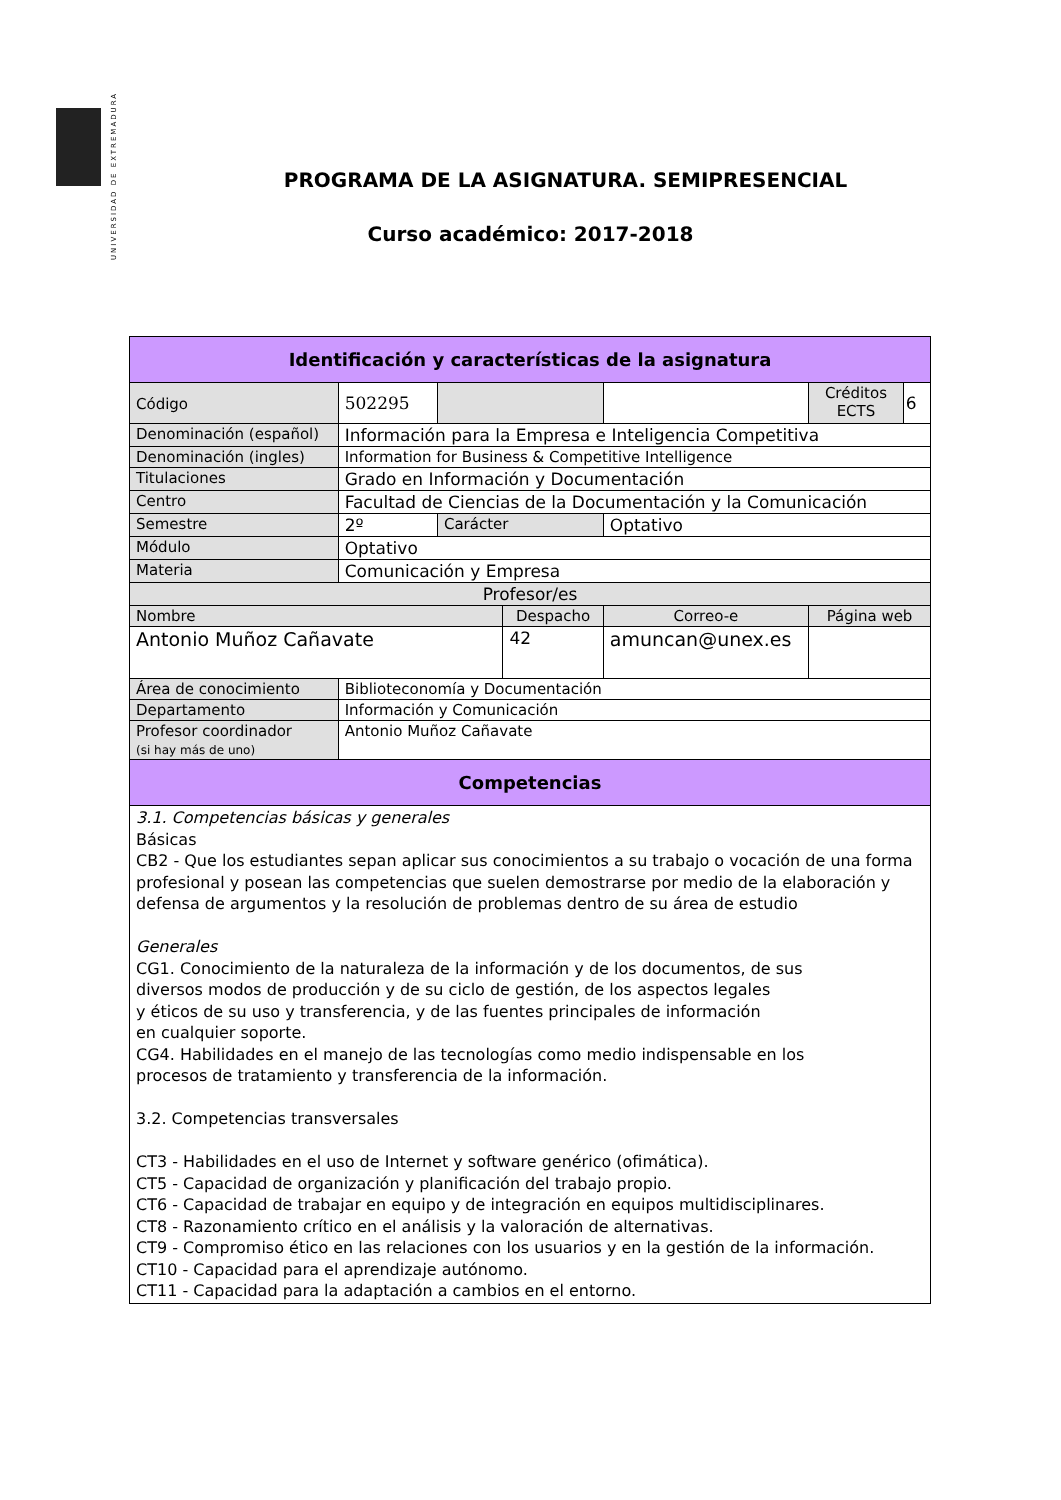UNIVERSIDAD DE EXTREMADURA
PROGRAMA DE LA ASIGNATURA. SEMIPRESENCIAL
Curso académico: 2017-2018
| Identificación y características de la asignatura | | | | | | |
| --- | --- | --- | --- | --- | --- | --- |
| Código | 502295 | | | | Créditos ECTS | 6 |
| Denominación (español) | Información para la Empresa e Inteligencia Competitiva | | | | | |
| Denominación (ingles) | Information for Business & Competitive Intelligence | | | | | |
| Titulaciones | Grado en Información y Documentación | | | | | |
| Centro | Facultad de Ciencias de la Documentación y la Comunicación | | | | | |
| Semestre | 2º | Carácter | | Optativo | | |
| Módulo | Optativo | | | | | |
| Materia | Comunicación y Empresa | | | | | |
| Profesor/es | | | | | | |
| Nombre | | | Despacho | Correo-e | Página web | |
| Antonio Muñoz Cañavate | | | 42 | amuncan@unex.es | | |
| Área de conocimiento | Biblioteconomía y Documentación | | | | | |
| Departamento | Información y Comunicación | | | | | |
| Profesor coordinador (si hay más de uno) | Antonio Muñoz Cañavate | | | | | |
| Competencias | | | | | | |
| 3.1. Competencias básicas y generales Básicas CB2 - Que los estudiantes sepan aplicar sus conocimientos a su trabajo o vocación de una forma profesional y posean las competencias que suelen demostrarse por medio de la elaboración y defensa de argumentos y la resolución de problemas dentro de su área de estudio Generales CG1. Conocimiento de la naturaleza de la información y de los documentos, de sus diversos modos de producción y de su ciclo de gestión, de los aspectos legales y éticos de su uso y transferencia, y de las fuentes principales de información en cualquier soporte. CG4. Habilidades en el manejo de las tecnologías como medio indispensable en los procesos de tratamiento y transferencia de la información. 3.2. Competencias transversales CT3 - Habilidades en el uso de Internet y software genérico (ofimática). CT5 - Capacidad de organización y planificación del trabajo propio. CT6 - Capacidad de trabajar en equipo y de integración en equipos multidisciplinares. CT8 - Razonamiento crítico en el análisis y la valoración de alternativas. CT9 - Compromiso ético en las relaciones con los usuarios y en la gestión de la información. CT10 - Capacidad para el aprendizaje autónomo. CT11 - Capacidad para la adaptación a cambios en el entorno. | | | | | | |